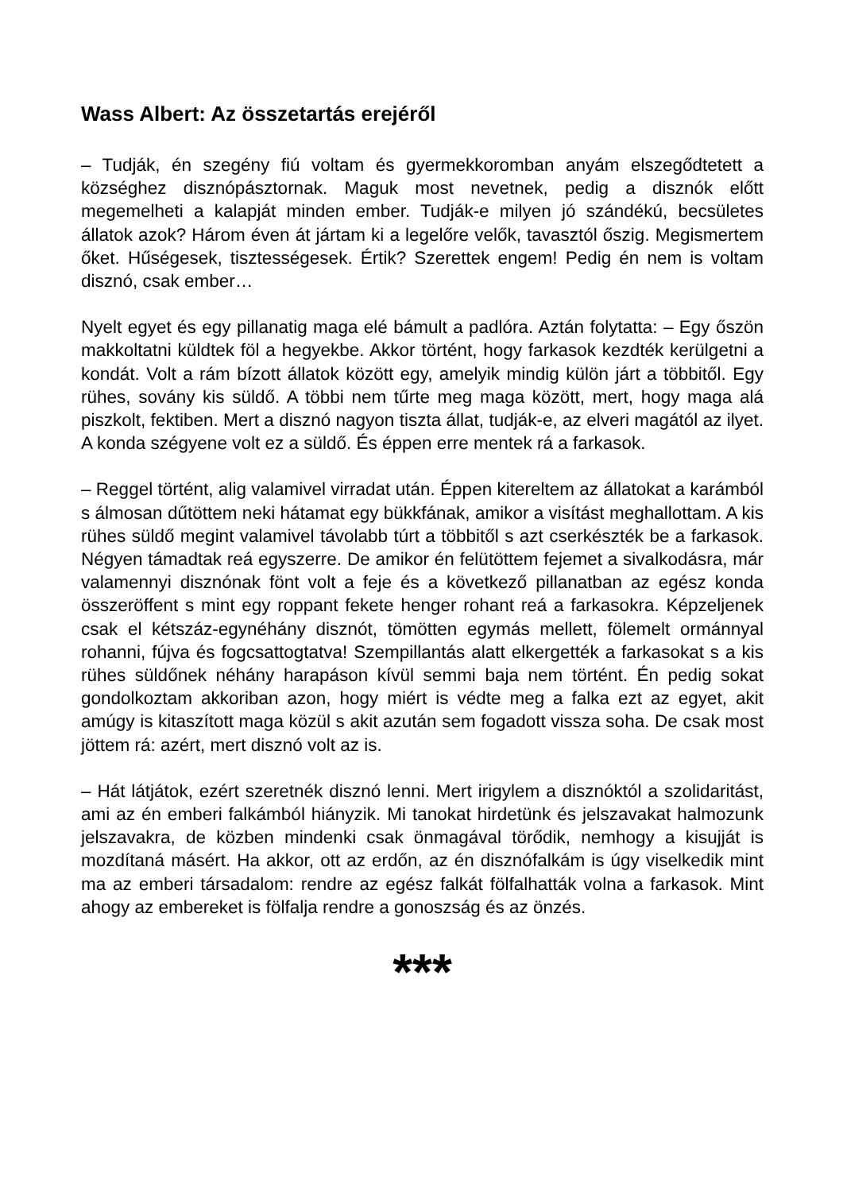Wass Albert: Az összetartás erejéről
– Tudják, én szegény fiú voltam és gyermekkoromban anyám elszegődtetett a községhez disznópásztornak. Maguk most nevetnek, pedig a disznók előtt megemelheti a kalapját minden ember. Tudják-e milyen jó szándékú, becsületes állatok azok? Három éven át jártam ki a legelőre velők, tavasztól őszig. Megismertem őket. Hűségesek, tisztességesek. Értik? Szerettek engem! Pedig én nem is voltam disznó, csak ember…
Nyelt egyet és egy pillanatig maga elé bámult a padlóra. Aztán folytatta: – Egy őszön makkoltatni küldtek föl a hegyekbe. Akkor történt, hogy farkasok kezdték kerülgetni a kondát. Volt a rám bízott állatok között egy, amelyik mindig külön járt a többitől. Egy rühes, sovány kis süldő. A többi nem tűrte meg maga között, mert, hogy maga alá piszkolt, fektiben. Mert a disznó nagyon tiszta állat, tudják-e, az elveri magától az ilyet. A konda szégyene volt ez a süldő. És éppen erre mentek rá a farkasok.
– Reggel történt, alig valamivel virradat után. Éppen kitereltem az állatokat a karámból s álmosan dűtöttem neki hátamat egy bükkfának, amikor a visítást meghallottam. A kis rühes süldő megint valamivel távolabb túrt a többitől s azt cserkészték be a farkasok. Négyen támadtak reá egyszerre. De amikor én felütöttem fejemet a sivalkodásra, már valamennyi disznónak fönt volt a feje és a következő pillanatban az egész konda összeröffent s mint egy roppant fekete henger rohant reá a farkasokra. Képzeljenek csak el kétszáz-egynéhány disznót, tömötten egymás mellett, fölemelt ormánnyal rohanni, fújva és fogcsattogtatva! Szempillantás alatt elkergették a farkasokat s a kis rühes süldőnek néhány harapáson kívül semmi baja nem történt. Én pedig sokat gondolkoztam akkoriban azon, hogy miért is védte meg a falka ezt az egyet, akit amúgy is kitaszított maga közül s akit azután sem fogadott vissza soha. De csak most jöttem rá: azért, mert disznó volt az is.
– Hát látjátok, ezért szeretnék disznó lenni. Mert irigylem a disznóktól a szolidaritást, ami az én emberi falkámból hiányzik. Mi tanokat hirdetünk és jelszavakat halmozunk jelszavakra, de közben mindenki csak önmagával törődik, nemhogy a kisujját is mozdítaná másért. Ha akkor, ott az erdőn, az én disznófalkám is úgy viselkedik mint ma az emberi társadalom: rendre az egész falkát fölfalhatták volna a farkasok. Mint ahogy az embereket is fölfalja rendre a gonoszság és az önzés.
***